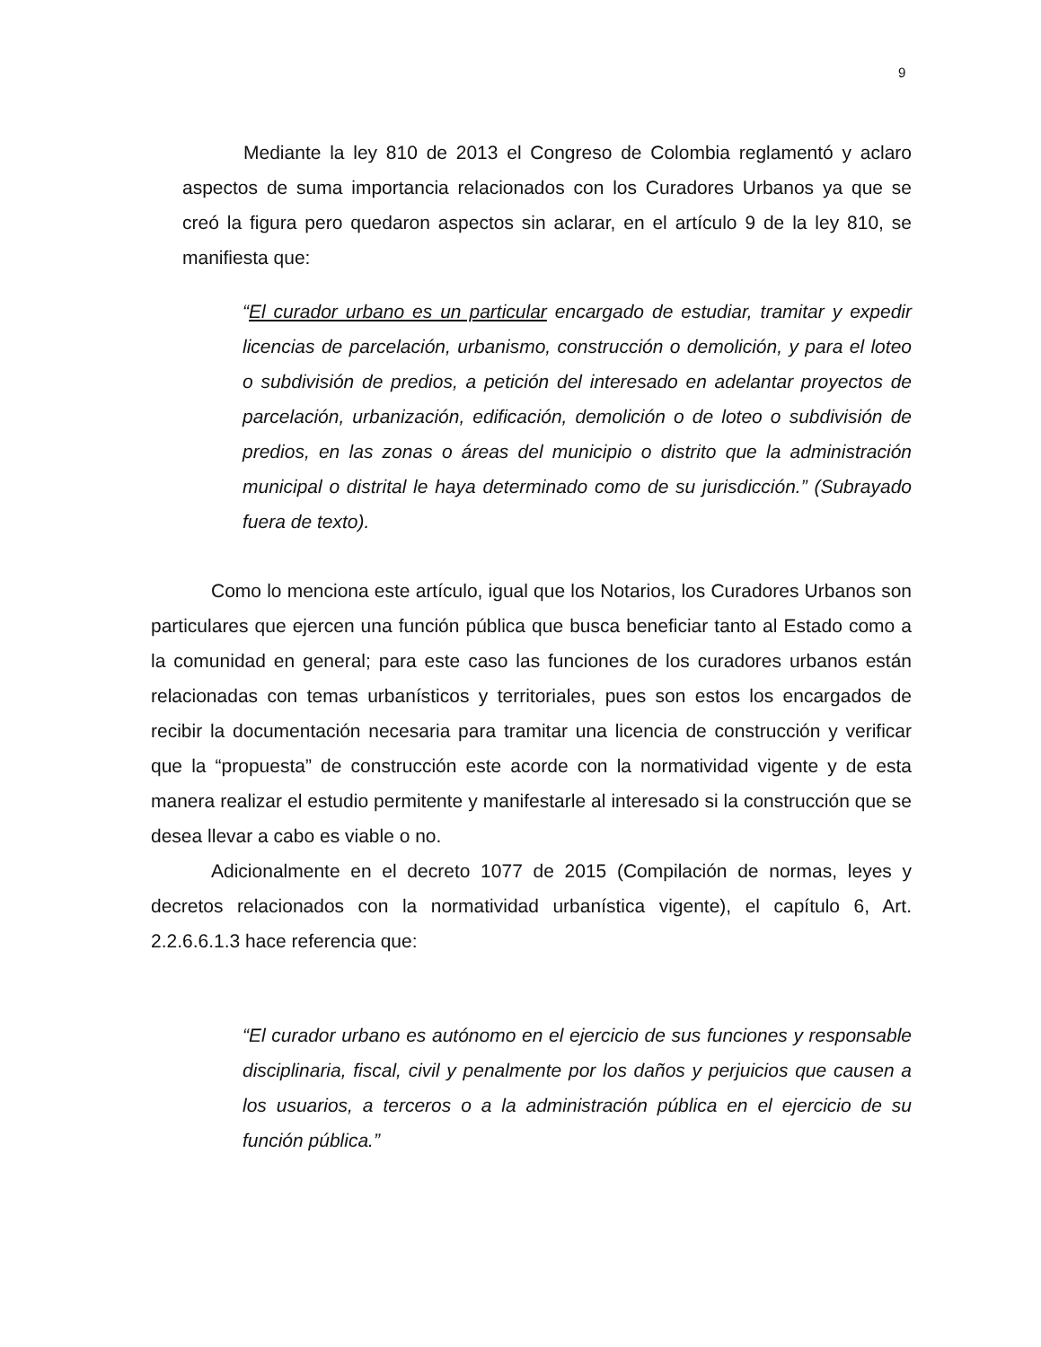9
Mediante la ley 810 de 2013 el Congreso de Colombia reglamentó y aclaro aspectos de suma importancia relacionados con los Curadores Urbanos ya que se creó la figura pero quedaron aspectos sin aclarar, en el artículo 9 de la ley 810, se manifiesta que:
“El curador urbano es un particular encargado de estudiar, tramitar y expedir licencias de parcelación, urbanismo, construcción o demolición, y para el loteo o subdivisión de predios, a petición del interesado en adelantar proyectos de parcelación, urbanización, edificación, demolición o de loteo o subdivisión de predios, en las zonas o áreas del municipio o distrito que la administración municipal o distrital le haya determinado como de su jurisdicción.” (Subrayado fuera de texto).
Como lo menciona este artículo, igual que los Notarios, los Curadores Urbanos son particulares que ejercen una función pública que busca beneficiar tanto al Estado como a la comunidad en general; para este caso las funciones de los curadores urbanos están relacionadas con temas urbanísticos y territoriales, pues son estos los encargados de recibir la documentación necesaria para tramitar una licencia de construcción y verificar que la “propuesta” de construcción este acorde con la normatividad vigente y de esta manera realizar el estudio permitente y manifestarle al interesado si la construcción que se desea llevar a cabo es viable o no.
Adicionalmente en el decreto 1077 de 2015 (Compilación de normas, leyes y decretos relacionados con la normatividad urbanística vigente), el capítulo 6, Art. 2.2.6.6.1.3 hace referencia que:
“El curador urbano es autónomo en el ejercicio de sus funciones y responsable disciplinaria, fiscal, civil y penalmente por los daños y perjuicios que causen a los usuarios, a terceros o a la administración pública en el ejercicio de su función pública.”